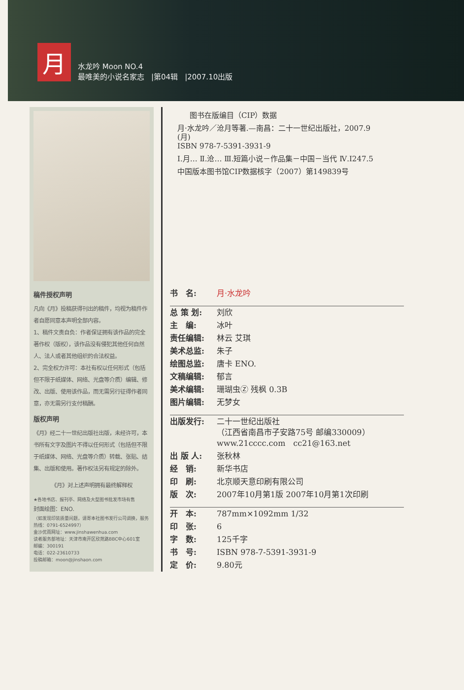月水龙吟 Moon NO.4
最唯美的小说名家志 |第04辑 |2007.10出版
稿件授权声明
凡向《月》投稿获得刊出的稿件，均视为稿件作者自愿同意本声明全部内容。
1、稿件文责自负：作者保证拥有该作品的完全著作权（版权），该作品没有侵犯其他任何自然人、法人或者其他组织的合法权益。
2、完全权力许可：本社有权以任何形式（包括但不限于纸媒体、网络、光盘等介质）编辑、修改、出版、使用该作品，而无需另行征得作者同意，亦无需另行支付稿酬。
版权声明
《月》经二十一世纪出版社出版，未经许可，本书所有文字及图片不得以任何形式（包括但不限于纸媒体、网络、光盘等介质）转载、张贴、结集、出版和使用。著作权法另有规定的除外。
《月》对上述声明拥有最终解释权
★各地书店、报刊亭、网络及大型图书批发市场有售
封面绘图：ENO.
（如发现印装质量问题，请寄本社图书发行公司调换，服务热线：0791-6524997）
金沙优雨网址：www.jinshawenhua.com
读者服务部地址：天津市南开区欣苑路BBC中心601室
邮编：300191
电话：022-23610733
投稿邮箱：moon@jinshaon.com
图书在版编目（CIP）数据
　月·水龙吟／沧月等著.—南昌：二十一世纪出版社，2007.9
　(月)
　ISBN 978-7-5391-3931-9
　Ⅰ.月… Ⅱ.沧… Ⅲ.短篇小说－作品集－中国－当代 Ⅳ.I247.5
　中国版本图书馆CIP数据核字（2007）第149839号
| 书 名: | 月·水龙吟 |
| 总 策 划: | 刘欣 |
| 主 编: | 冰叶 |
| 责任编辑: | 林云 艾琪 |
| 美术总监: | 朱子 |
| 绘图总监: | 唐卡 ENO. |
| 文稿编辑: | 郁言 |
| 美术编辑: | 珊瑚虫Ⓩ 残枫 0.3B |
| 图片编辑: | 无梦女 |
| 出版发行: | 二十一世纪出版社 （江西省南昌市子安路75号 邮编330009） www.21cccc.com cc21@163.net |
| 出 版 人: | 张秋林 |
| 经 销: | 新华书店 |
| 印 刷: | 北京顺天意印刷有限公司 |
| 版 次: | 2007年10月第1版 2007年10月第1次印刷 |
| 开 本: | 787mm×1092mm 1/32 |
| 印 张: | 6 |
| 字 数: | 125千字 |
| 书 号: | ISBN 978-7-5391-3931-9 |
| 定 价: | 9.80元 |